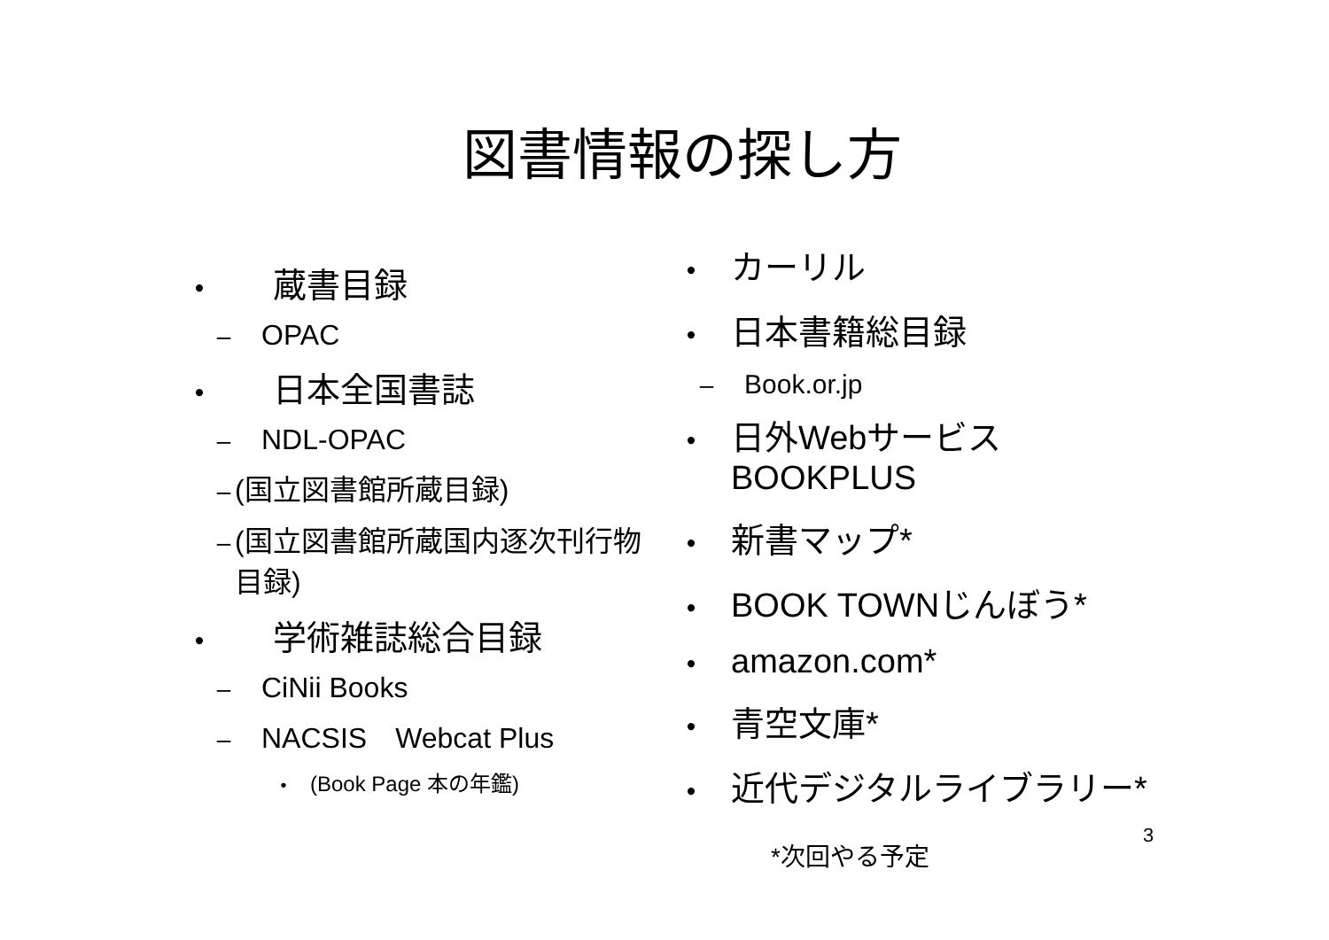図書情報の探し方
•　蔵書目録
– OPAC
•　日本全国書誌
– NDL-OPAC
– (国立図書館所蔵目録)
– (国立図書館所蔵国内逐次刊行物目録)
•　学術雑誌総合目録
– CiNii Books
– NACSIS　Webcat Plus
• (Book Page 本の年鑑)
• カーリル
• 日本書籍総目録
– Book.or.jp
• 日外Webサービス
BOOKPLUS
• 新書マップ*
• BOOK TOWNじんぼう*
• amazon.com*
• 青空文庫*
• 近代デジタルライブラリー*
3
*次回やる予定